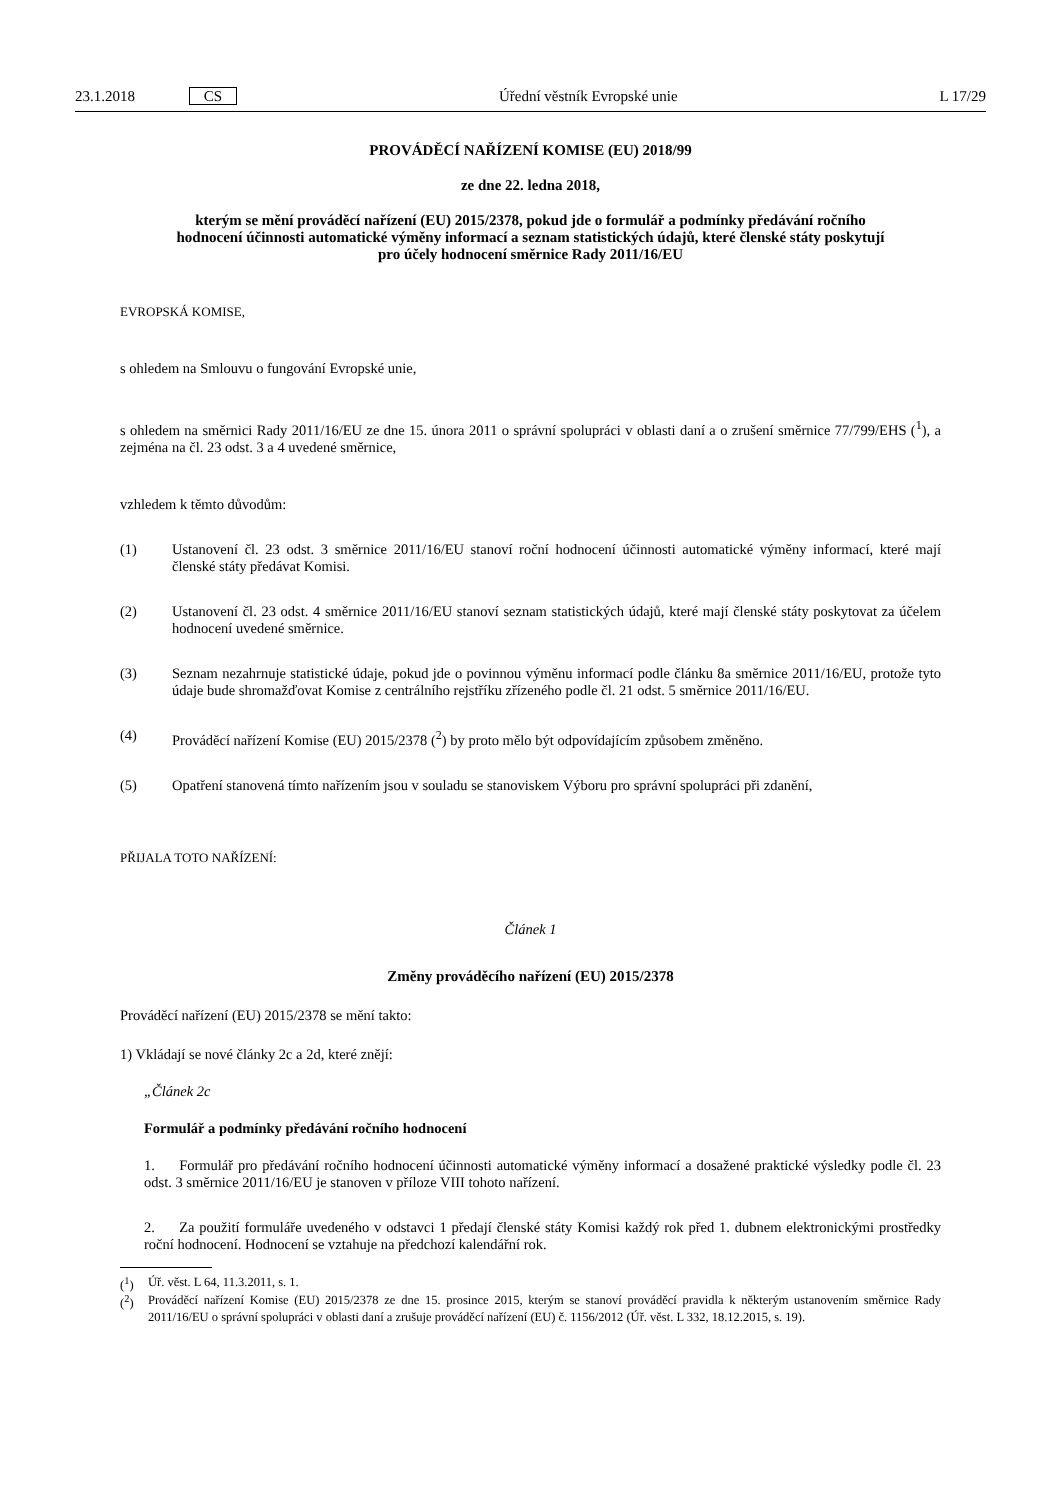23.1.2018 CS Úřední věstník Evropské unie L 17/29
PROVÁDĚCÍ NAŘÍZENÍ KOMISE (EU) 2018/99
ze dne 22. ledna 2018,
kterým se mění prováděcí nařízení (EU) 2015/2378, pokud jde o formulář a podmínky předávání ročního hodnocení účinnosti automatické výměny informací a seznam statistických údajů, které členské státy poskytují pro účely hodnocení směrnice Rady 2011/16/EU
EVROPSKÁ KOMISE,
s ohledem na Smlouvu o fungování Evropské unie,
s ohledem na směrnici Rady 2011/16/EU ze dne 15. února 2011 o správní spolupráci v oblasti daní a o zrušení směrnice 77/799/EHS (<sup>1</sup>), a zejména na čl. 23 odst. 3 a 4 uvedené směrnice,
vzhledem k těmto důvodům:
(1)
Ustanovení čl. 23 odst. 3 směrnice 2011/16/EU stanoví roční hodnocení účinnosti automatické výměny informací, které mají členské státy předávat Komisi.
(2)
Ustanovení čl. 23 odst. 4 směrnice 2011/16/EU stanoví seznam statistických údajů, které mají členské státy poskytovat za účelem hodnocení uvedené směrnice.
(3)
Seznam nezahrnuje statistické údaje, pokud jde o povinnou výměnu informací podle článku 8a směrnice 2011/16/EU, protože tyto údaje bude shromažďovat Komise z centrálního rejstříku zřízeného podle čl. 21 odst. 5 směrnice 2011/16/EU.
(4)
Prováděcí nařízení Komise (EU) 2015/2378 (<sup>2</sup>) by proto mělo být odpovídajícím způsobem změněno.
(5)
Opatření stanovená tímto nařízením jsou v souladu se stanoviskem Výboru pro správní spolupráci při zdanění,
PŘIJALA TOTO NAŘÍZENÍ:
Článek 1
Změny prováděcího nařízení (EU) 2015/2378
Prováděcí nařízení (EU) 2015/2378 se mění takto:
1) Vkládají se nové články 2c a 2d, které znějí:
„Článek 2c
Formulář a podmínky předávání ročního hodnocení
1. Formulář pro předávání ročního hodnocení účinnosti automatické výměny informací a dosažené praktické výsledky podle čl. 23 odst. 3 směrnice 2011/16/EU je stanoven v příloze VIII tohoto nařízení.
2. Za použití formuláře uvedeného v odstavci 1 předají členské státy Komisi každý rok před 1. dubnem elektronickými prostředky roční hodnocení. Hodnocení se vztahuje na předchozí kalendářní rok.
(<sup>1</sup>)
Úř. věst. L 64, 11.3.2011, s. 1.
(<sup>2</sup>)
Prováděcí nařízení Komise (EU) 2015/2378 ze dne 15. prosince 2015, kterým se stanoví prováděcí pravidla k některým ustanovením směrnice Rady 2011/16/EU o správní spolupráci v oblasti daní a zrušuje prováděcí nařízení (EU) č. 1156/2012 (Úř. věst. L 332, 18.12.2015, s. 19).